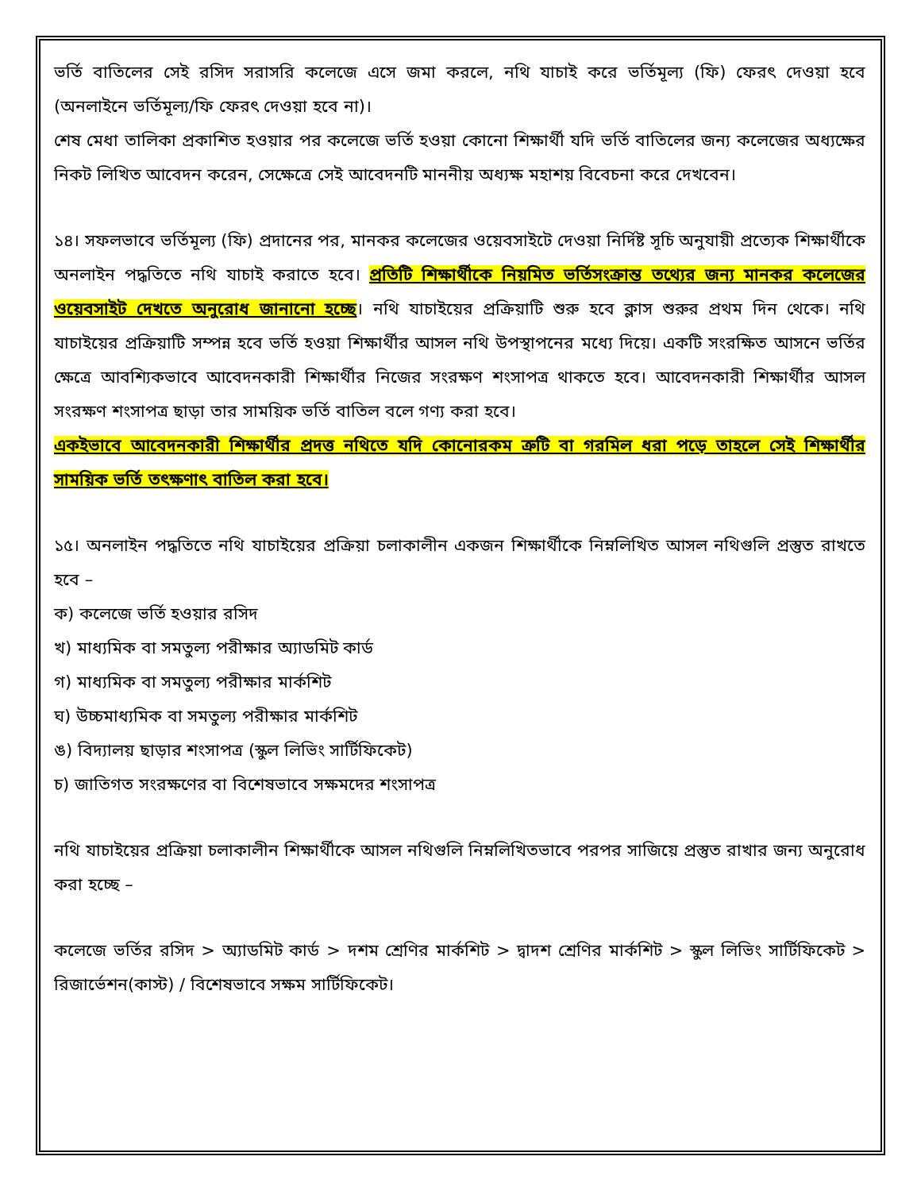ভর্তি বাতিলের সেই রসিদ সরাসরি কলেজে এসে জমা করলে, নথি যাচাই করে ভর্তিমূল্য (ফি) ফেরৎ দেওয়া হবে (অনলাইনে ভর্তিমূল্য/ফি ফেরৎ দেওয়া হবে না)।
শেষ মেধা তালিকা প্রকাশিত হওয়ার পর কলেজে ভর্তি হওয়া কোনো শিক্ষার্থী যদি ভর্তি বাতিলের জন্য কলেজের অধ্যক্ষের নিকট লিখিত আবেদন করেন, সেক্ষেত্রে সেই আবেদনটি মাননীয় অধ্যক্ষ মহাশয় বিবেচনা করে দেখবেন।
১৪। সফলভাবে ভর্তিমূল্য (ফি) প্রদানের পর, মানকর কলেজের ওয়েবসাইটে দেওয়া নির্দিষ্ট সূচি অনুযায়ী প্রত্যেক শিক্ষার্থীকে অনলাইন পদ্ধতিতে নথি যাচাই করাতে হবে। প্রতিটি শিক্ষার্থীকে নিয়মিত ভর্তিসংক্রান্ত তথ্যের জন্য মানকর কলেজের ওয়েবসাইট দেখতে অনুরোধ জানানো হচ্ছে। নথি যাচাইয়ের প্রক্রিয়াটি শুরু হবে ক্লাস শুরুর প্রথম দিন থেকে। নথি যাচাইয়ের প্রক্রিয়াটি সম্পন্ন হবে ভর্তি হওয়া শিক্ষার্থীর আসল নথি উপস্থাপনের মধ্যে দিয়ে। একটি সংরক্ষিত আসনে ভর্তির ক্ষেত্রে আবশ্যিকভাবে আবেদনকারী শিক্ষার্থীর নিজের সংরক্ষণ শংসাপত্র থাকতে হবে। আবেদনকারী শিক্ষার্থীর আসল সংরক্ষণ শংসাপত্র ছাড়া তার সাময়িক ভর্তি বাতিল বলে গণ্য করা হবে।
একইভাবে আবেদনকারী শিক্ষার্থীর প্রদত্ত নথিতে যদি কোনোরকম ত্রুটি বা গরমিল ধরা পড়ে তাহলে সেই শিক্ষার্থীর সাময়িক ভর্তি তৎক্ষণাৎ বাতিল করা হবে।
১৫। অনলাইন পদ্ধতিতে নথি যাচাইয়ের প্রক্রিয়া চলাকালীন একজন শিক্ষার্থীকে নিম্নলিখিত আসল নথিগুলি প্রস্তুত রাখতে হবে –
ক) কলেজে ভর্তি হওয়ার রসিদ
খ) মাধ্যমিক বা সমতুল্য পরীক্ষার অ্যাডমিট কার্ড
গ) মাধ্যমিক বা সমতুল্য পরীক্ষার মার্কশিট
ঘ) উচ্চমাধ্যমিক বা সমতুল্য পরীক্ষার মার্কশিট
ঙ) বিদ্যালয় ছাড়ার শংসাপত্র (স্কুল লিভিং সার্টিফিকেট)
চ) জাতিগত সংরক্ষণের বা বিশেষভাবে সক্ষমদের শংসাপত্র
নথি যাচাইয়ের প্রক্রিয়া চলাকালীন শিক্ষার্থীকে আসল নথিগুলি নিম্নলিখিতভাবে পরপর সাজিয়ে প্রস্তুত রাখার জন্য অনুরোধ করা হচ্ছে –
কলেজে ভর্তির রসিদ > অ্যাডমিট কার্ড > দশম শ্রেণির মার্কশিট > দ্বাদশ শ্রেণির মার্কশিট > স্কুল লিভিং সার্টিফিকেট > রিজার্ভেশন(কাস্ট) / বিশেষভাবে সক্ষম সার্টিফিকেট।